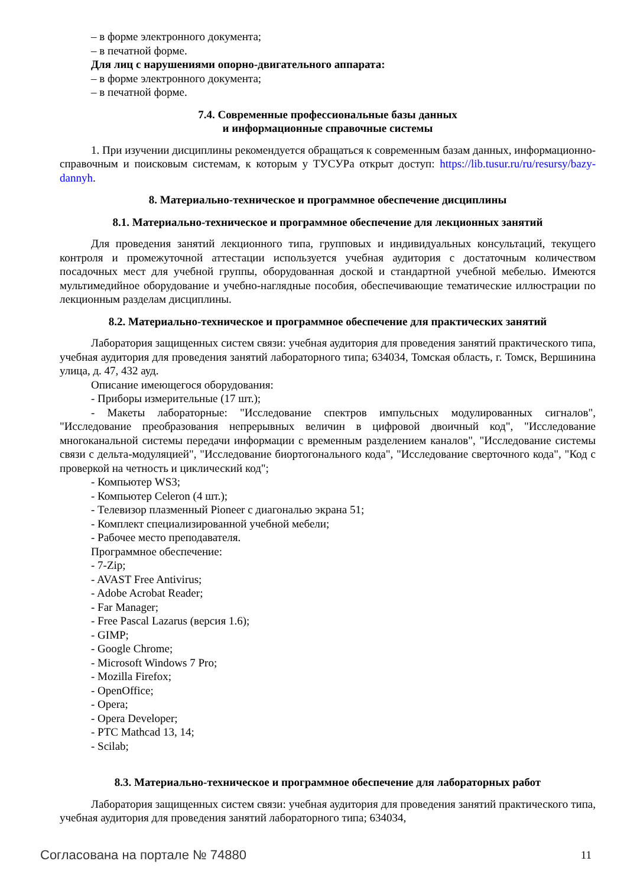– в форме электронного документа;
– в печатной форме.
Для лиц с нарушениями опорно-двигательного аппарата:
– в форме электронного документа;
– в печатной форме.
7.4. Современные профессиональные базы данных
и информационные справочные системы
1. При изучении дисциплины рекомендуется обращаться к современным базам данных, информационно-справочным и поисковым системам, к которым у ТУСУРа открыт доступ: https://lib.tusur.ru/ru/resursy/bazy-dannyh.
8. Материально-техническое и программное обеспечение дисциплины
8.1. Материально-техническое и программное обеспечение для лекционных занятий
Для проведения занятий лекционного типа, групповых и индивидуальных консультаций, текущего контроля и промежуточной аттестации используется учебная аудитория с достаточным количеством посадочных мест для учебной группы, оборудованная доской и стандартной учебной мебелью. Имеются мультимедийное оборудование и учебно-наглядные пособия, обеспечивающие тематические иллюстрации по лекционным разделам дисциплины.
8.2. Материально-техническое и программное обеспечение для практических занятий
Лаборатория защищенных систем связи: учебная аудитория для проведения занятий практического типа, учебная аудитория для проведения занятий лабораторного типа; 634034, Томская область, г. Томск, Вершинина улица, д. 47, 432 ауд.
Описание имеющегося оборудования:
- Приборы измерительные (17 шт.);
- Макеты лабораторные: "Исследование спектров импульсных модулированных сигналов", "Исследование преобразования непрерывных величин в цифровой двоичный код", "Исследование многоканальной системы передачи информации с временным разделением каналов", "Исследование системы связи с дельта-модуляцией", "Исследование биортогонального кода", "Исследование сверточного кода", "Код с проверкой на четность и циклический код";
- Компьютер WS3;
- Компьютер Celeron (4 шт.);
- Телевизор плазменный Pioneer с диагональю экрана 51;
- Комплект специализированной учебной мебели;
- Рабочее место преподавателя.
Программное обеспечение:
- 7-Zip;
- AVAST Free Antivirus;
- Adobe Acrobat Reader;
- Far Manager;
- Free Pascal Lazarus (версия 1.6);
- GIMP;
- Google Chrome;
- Microsoft Windows 7 Pro;
- Mozilla Firefox;
- OpenOffice;
- Opera;
- Opera Developer;
- PTC Mathcad 13, 14;
- Scilab;
8.3. Материально-техническое и программное обеспечение для лабораторных работ
Лаборатория защищенных систем связи: учебная аудитория для проведения занятий практического типа, учебная аудитория для проведения занятий лабораторного типа; 634034,
Согласована на портале № 74880 11